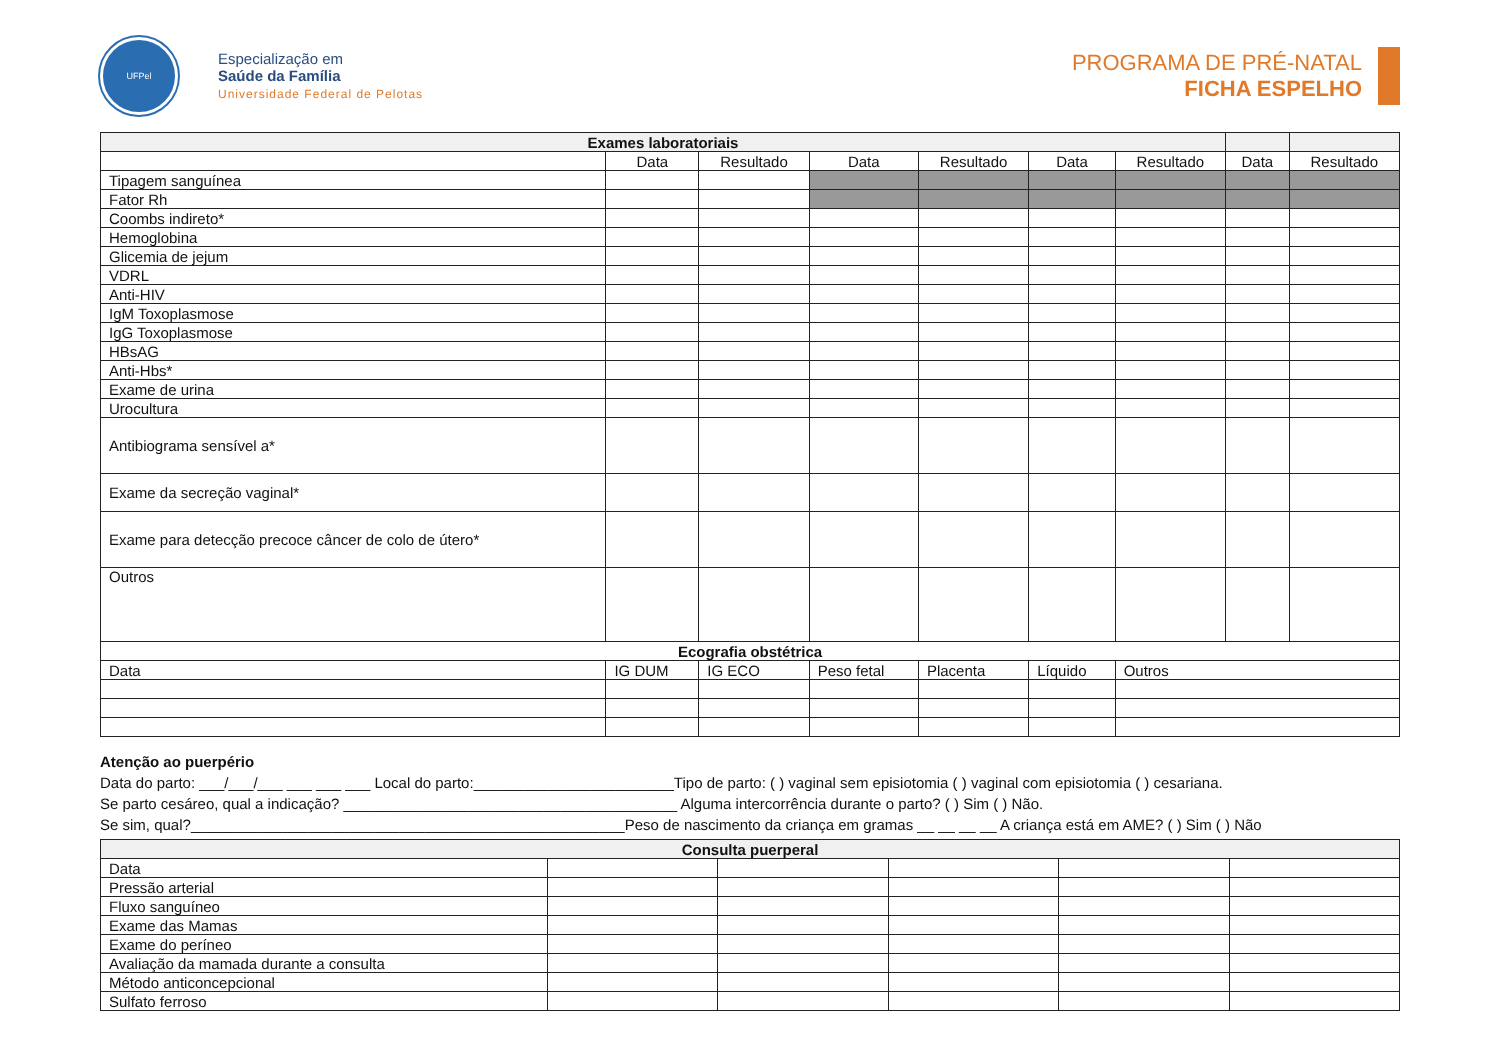UFPel
Especialização em
Saúde da Família
Universidade Federal de Pelotas
PROGRAMA DE PRÉ-NATAL
FICHA ESPELHO
| Exames laboratoriais | | | | | | | | |
| --- | --- | --- | --- | --- | --- | --- | --- | --- |
| | Data | Resultado | Data | Resultado | Data | Resultado | Data | Resultado |
| Tipagem sanguínea | | | | | | | | |
| Fator Rh | | | | | | | | |
| Coombs indireto* | | | | | | | | |
| Hemoglobina | | | | | | | | |
| Glicemia de jejum | | | | | | | | |
| VDRL | | | | | | | | |
| Anti-HIV | | | | | | | | |
| IgM Toxoplasmose | | | | | | | | |
| IgG Toxoplasmose | | | | | | | | |
| HBsAG | | | | | | | | |
| Anti-Hbs* | | | | | | | | |
| Exame de urina | | | | | | | | |
| Urocultura | | | | | | | | |
| Antibiograma sensível a* | | | | | | | | |
| Exame da secreção vaginal* | | | | | | | | |
| Exame para detecção precoce câncer de colo de útero* | | | | | | | | |
| Outros | | | | | | | | |
| Ecografia obstétrica | | | | | | | | |
| Data | IG DUM | IG ECO | Peso fetal | Placenta | Líquido | Outros | | |
Atenção ao puerpério
Data do parto: ___/___/___ ___ ___ ___ Local do parto:________________________Tipo de parto: ( ) vaginal sem episiotomia ( ) vaginal com episiotomia ( ) cesariana.
Se parto cesáreo, qual a indicação? ________________________________________ Alguma intercorrência durante o parto? ( ) Sim ( ) Não.
Se sim, qual?____________________________________________________Peso de nascimento da criança em gramas __ __ __ __ A criança está em AME? ( ) Sim ( ) Não
| Consulta puerperal | | | | | |
| --- | --- | --- | --- | --- | --- |
| Data | | | | | |
| Pressão arterial | | | | | |
| Fluxo sanguíneo | | | | | |
| Exame das Mamas | | | | | |
| Exame do períneo | | | | | |
| Avaliação da mamada durante a consulta | | | | | |
| Método anticoncepcional | | | | | |
| Sulfato ferroso | | | | | |